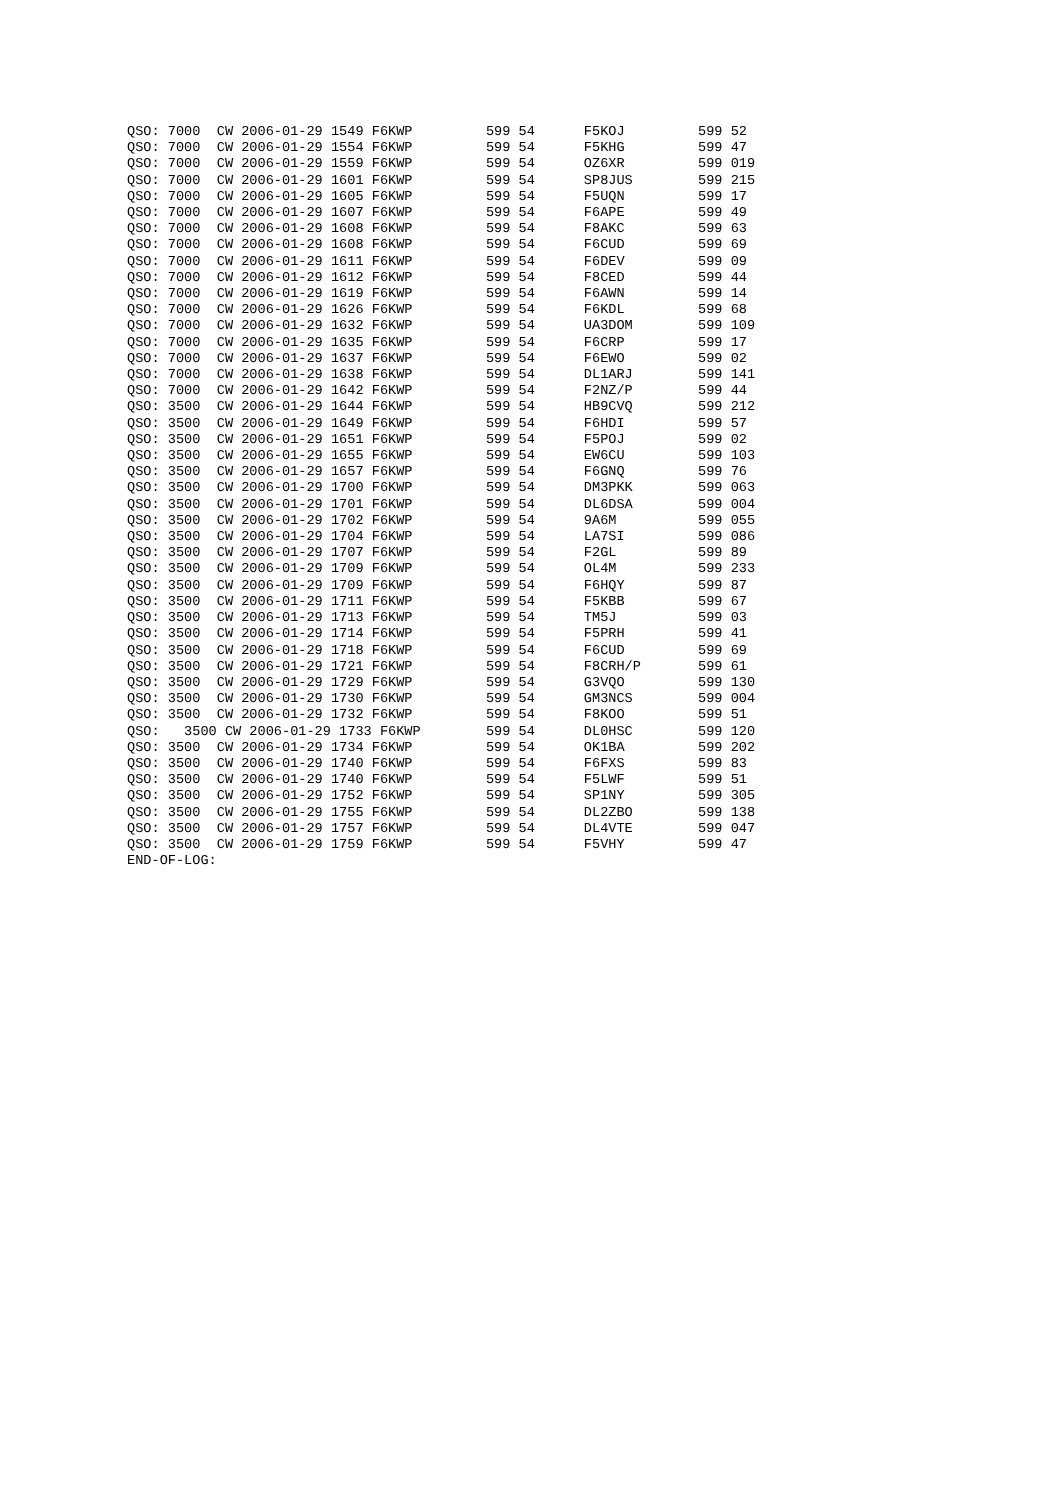QSO: 7000  CW 2006-01-29 1549 F6KWP         599 54      F5KOJ         599 52
QSO: 7000  CW 2006-01-29 1554 F6KWP         599 54      F5KHG         599 47
QSO: 7000  CW 2006-01-29 1559 F6KWP         599 54      OZ6XR         599 019
QSO: 7000  CW 2006-01-29 1601 F6KWP         599 54      SP8JUS        599 215
QSO: 7000  CW 2006-01-29 1605 F6KWP         599 54      F5UQN         599 17
QSO: 7000  CW 2006-01-29 1607 F6KWP         599 54      F6APE         599 49
QSO: 7000  CW 2006-01-29 1608 F6KWP         599 54      F8AKC         599 63
QSO: 7000  CW 2006-01-29 1608 F6KWP         599 54      F6CUD         599 69
QSO: 7000  CW 2006-01-29 1611 F6KWP         599 54      F6DEV         599 09
QSO: 7000  CW 2006-01-29 1612 F6KWP         599 54      F8CED         599 44
QSO: 7000  CW 2006-01-29 1619 F6KWP         599 54      F6AWN         599 14
QSO: 7000  CW 2006-01-29 1626 F6KWP         599 54      F6KDL         599 68
QSO: 7000  CW 2006-01-29 1632 F6KWP         599 54      UA3DOM        599 109
QSO: 7000  CW 2006-01-29 1635 F6KWP         599 54      F6CRP         599 17
QSO: 7000  CW 2006-01-29 1637 F6KWP         599 54      F6EWO         599 02
QSO: 7000  CW 2006-01-29 1638 F6KWP         599 54      DL1ARJ        599 141
QSO: 7000  CW 2006-01-29 1642 F6KWP         599 54      F2NZ/P        599 44
QSO: 3500  CW 2006-01-29 1644 F6KWP         599 54      HB9CVQ        599 212
QSO: 3500  CW 2006-01-29 1649 F6KWP         599 54      F6HDI         599 57
QSO: 3500  CW 2006-01-29 1651 F6KWP         599 54      F5POJ         599 02
QSO: 3500  CW 2006-01-29 1655 F6KWP         599 54      EW6CU         599 103
QSO: 3500  CW 2006-01-29 1657 F6KWP         599 54      F6GNQ         599 76
QSO: 3500  CW 2006-01-29 1700 F6KWP         599 54      DM3PKK        599 063
QSO: 3500  CW 2006-01-29 1701 F6KWP         599 54      DL6DSA        599 004
QSO: 3500  CW 2006-01-29 1702 F6KWP         599 54      9A6M          599 055
QSO: 3500  CW 2006-01-29 1704 F6KWP         599 54      LA7SI         599 086
QSO: 3500  CW 2006-01-29 1707 F6KWP         599 54      F2GL          599 89
QSO: 3500  CW 2006-01-29 1709 F6KWP         599 54      OL4M          599 233
QSO: 3500  CW 2006-01-29 1709 F6KWP         599 54      F6HQY         599 87
QSO: 3500  CW 2006-01-29 1711 F6KWP         599 54      F5KBB         599 67
QSO: 3500  CW 2006-01-29 1713 F6KWP         599 54      TM5J          599 03
QSO: 3500  CW 2006-01-29 1714 F6KWP         599 54      F5PRH         599 41
QSO: 3500  CW 2006-01-29 1718 F6KWP         599 54      F6CUD         599 69
QSO: 3500  CW 2006-01-29 1721 F6KWP         599 54      F8CRH/P       599 61
QSO: 3500  CW 2006-01-29 1729 F6KWP         599 54      G3VQO         599 130
QSO: 3500  CW 2006-01-29 1730 F6KWP         599 54      GM3NCS        599 004
QSO: 3500  CW 2006-01-29 1732 F6KWP         599 54      F8KOO         599 51
QSO:   3500 CW 2006-01-29 1733 F6KWP        599 54      DL0HSC        599 120
QSO: 3500  CW 2006-01-29 1734 F6KWP         599 54      OK1BA         599 202
QSO: 3500  CW 2006-01-29 1740 F6KWP         599 54      F6FXS         599 83
QSO: 3500  CW 2006-01-29 1740 F6KWP         599 54      F5LWF         599 51
QSO: 3500  CW 2006-01-29 1752 F6KWP         599 54      SP1NY         599 305
QSO: 3500  CW 2006-01-29 1755 F6KWP         599 54      DL2ZBO        599 138
QSO: 3500  CW 2006-01-29 1757 F6KWP         599 54      DL4VTE        599 047
QSO: 3500  CW 2006-01-29 1759 F6KWP         599 54      F5VHY         599 47
END-OF-LOG: